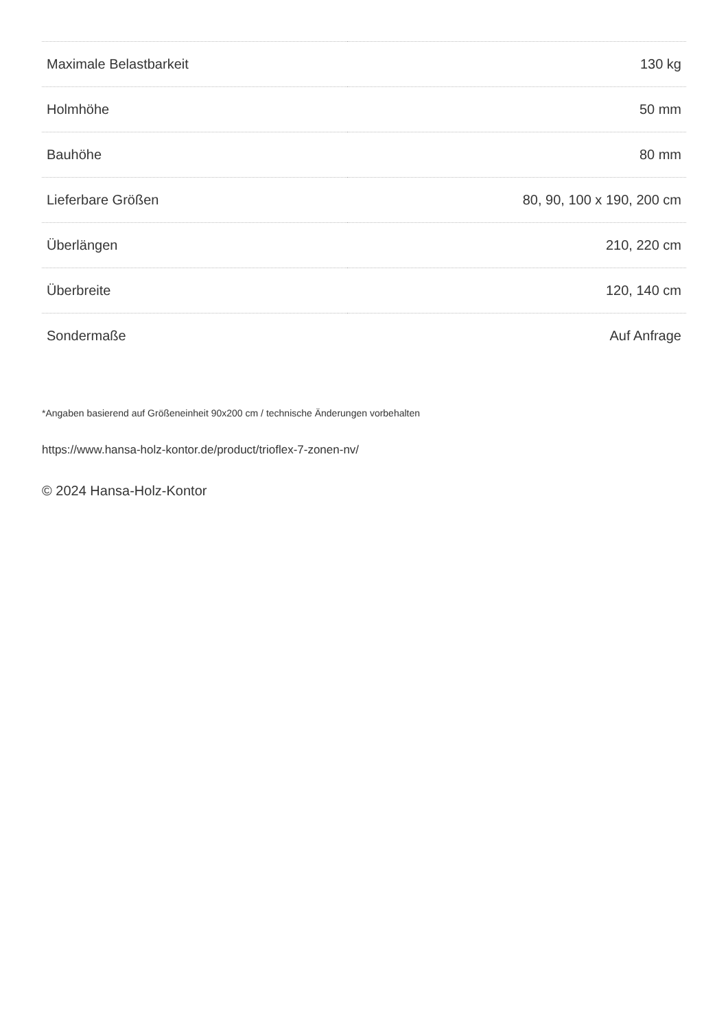| Maximale Belastbarkeit | 130 kg |
| Holmhöhe | 50 mm |
| Bauhöhe | 80 mm |
| Lieferbare Größen | 80, 90, 100 x 190, 200 cm |
| Überlängen | 210, 220 cm |
| Überbreite | 120, 140 cm |
| Sondermaße | Auf Anfrage |
*Angaben basierend auf Größeneinheit 90x200 cm / technische Änderungen vorbehalten
https://www.hansa-holz-kontor.de/product/trioflex-7-zonen-nv/
© 2024 Hansa-Holz-Kontor